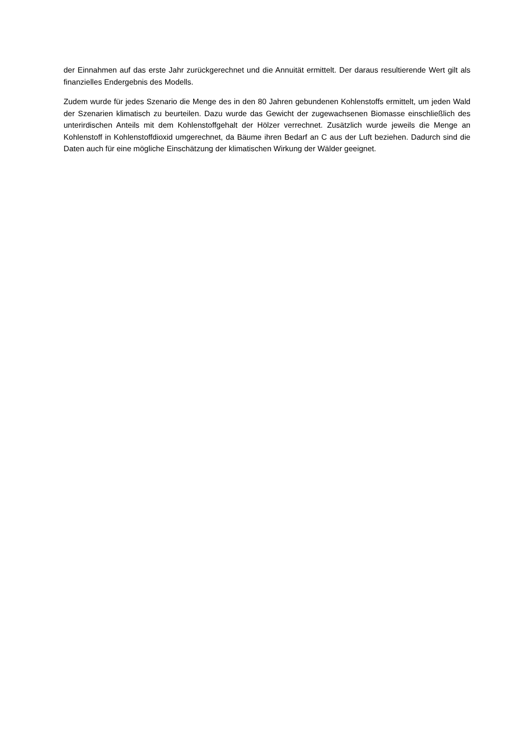der Einnahmen auf das erste Jahr zurückgerechnet und die Annuität ermittelt. Der daraus resultierende Wert gilt als finanzielles Endergebnis des Modells.
Zudem wurde für jedes Szenario die Menge des in den 80 Jahren gebundenen Kohlenstoffs ermittelt, um jeden Wald der Szenarien klimatisch zu beurteilen. Dazu wurde das Gewicht der zugewachsenen Biomasse einschließlich des unterirdischen Anteils mit dem Kohlenstoffgehalt der Hölzer verrechnet. Zusätzlich wurde jeweils die Menge an Kohlenstoff in Kohlenstoffdioxid umgerechnet, da Bäume ihren Bedarf an C aus der Luft beziehen. Dadurch sind die Daten auch für eine mögliche Einschätzung der klimatischen Wirkung der Wälder geeignet.